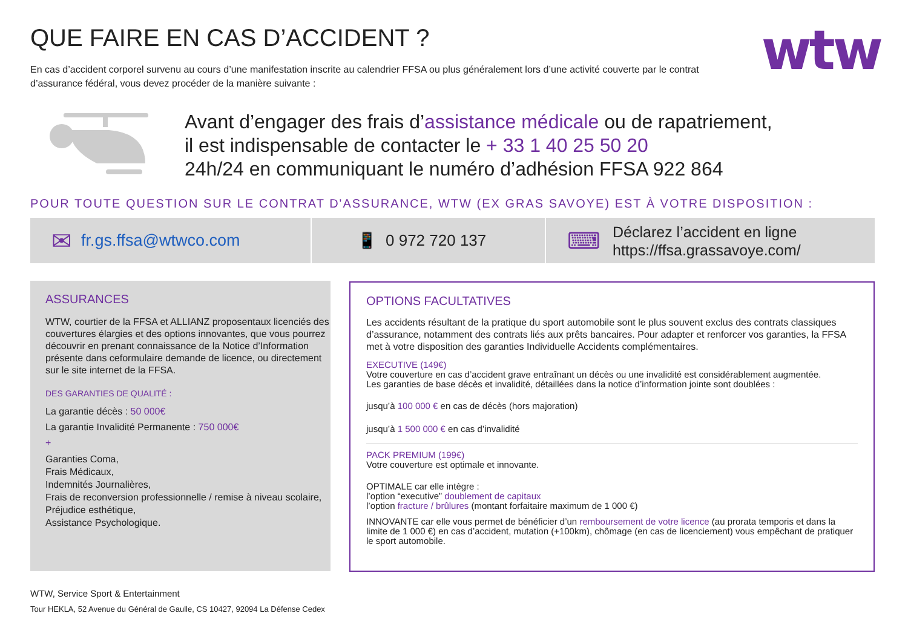QUE FAIRE EN CAS D’ACCIDENT ?
En cas d’accident corporel survenu au cours d’une manifestation inscrite au calendrier FFSA ou plus généralement lors d’une activité couverte par le contrat d’assurance fédéral, vous devez procéder de la manière suivante :
wtw
Avant d’engager des frais d’assistance médicale ou de rapatriement,
il est indispensable de contacter le + 33 1 40 25 50 20
24h/24 en communiquant le numéro d’adhésion FFSA 922 864
POUR TOUTE QUESTION SUR LE CONTRAT D'ASSURANCE, WTW (EX GRAS SAVOYE) EST À VOTRE DISPOSITION :
✉ fr.gs.ffsa@wtwco.com 📱 0 972 720 137
⌨ Déclarez l’accident en ligne
https://ffsa.grassavoye.com/
ASSURANCES
WTW, courtier de la FFSA et ALLIANZ proposentaux licenciés des couvertures élargies et des options innovantes, que vous pourrez découvrir en prenant connaissance de la Notice d’Information présente dans ceformulaire demande de licence, ou directement sur le site internet de la FFSA.
DES GARANTIES DE QUALITÉ :
La garantie décès : 50 000€
La garantie Invalidité Permanente : 750 000€
+
Garanties Coma,
Frais Médicaux,
Indemnités Journalières,
Frais de reconversion professionnelle / remise à niveau scolaire,
Préjudice esthétique,
Assistance Psychologique.
OPTIONS FACULTATIVES
Les accidents résultant de la pratique du sport automobile sont le plus souvent exclus des contrats classiques d’assurance, notamment des contrats liés aux prêts bancaires. Pour adapter et renforcer vos garanties, la FFSA met à votre disposition des garanties Individuelle Accidents complémentaires.
EXECUTIVE (149€)
Votre couverture en cas d’accident grave entraînant un décès ou une invalidité est considérablement augmentée.
Les garanties de base décès et invalidité, détaillées dans la notice d’information jointe sont doublées :
jusqu’à 100 000 € en cas de décès (hors majoration)
jusqu’à 1 500 000 € en cas d’invalidité
PACK PREMIUM (199€)
Votre couverture est optimale et innovante.
OPTIMALE car elle intègre :
l’option “executive” doublement de capitaux
l’option fracture / brûlures (montant forfaitaire maximum de 1 000 €)
INNOVANTE car elle vous permet de bénéficier d’un remboursement de votre licence (au prorata temporis et dans la limite de 1 000 €) en cas d’accident, mutation (+100km), chômage (en cas de licenciement) vous empêchant de pratiquer le sport automobile.
WTW, Service Sport & Entertainment
Tour HEKLA, 52 Avenue du Général de Gaulle, CS 10427, 92094 La Défense Cedex